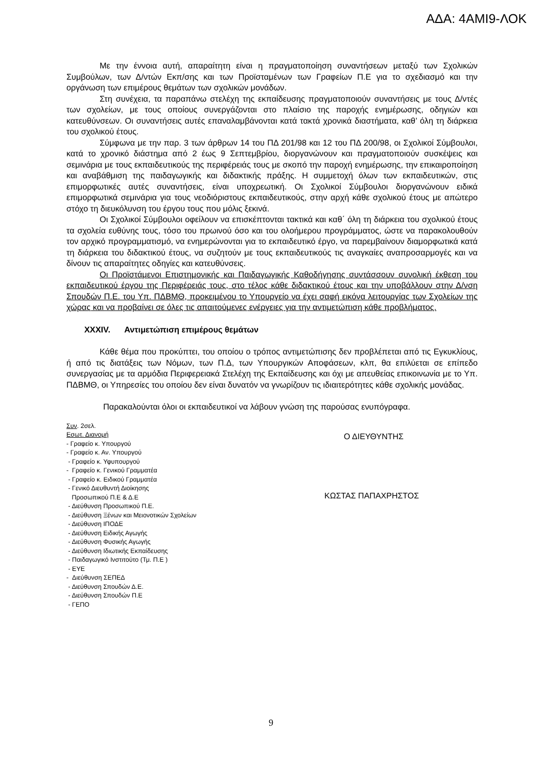ΑΔΑ: 4ΑΜΙ9-ΛΟΚ
Με την έννοια αυτή, απαραίτητη είναι η πραγματοποίηση συναντήσεων μεταξύ των Σχολικών Συμβούλων, των Δ/ντών Εκπ/σης και των Προϊσταμένων των Γραφείων Π.Ε για το σχεδιασμό και την οργάνωση των επιμέρους θεμάτων των σχολικών μονάδων.
Στη συνέχεια, τα παραπάνω στελέχη της εκπαίδευσης πραγματοποιούν συναντήσεις με τους Δ/ντές των σχολείων, με τους οποίους συνεργάζονται στο πλαίσιο της παροχής ενημέρωσης, οδηγιών και κατευθύνσεων. Οι συναντήσεις αυτές επαναλαμβάνονται κατά τακτά χρονικά διαστήματα, καθ’ όλη τη διάρκεια του σχολικού έτους.
Σύμφωνα με την παρ. 3 των άρθρων 14 του ΠΔ 201/98 και 12 του ΠΔ 200/98, οι Σχολικοί Σύμβουλοι, κατά το χρονικό διάστημα από 2 έως 9 Σεπτεμβρίου, διοργανώνουν και πραγματοποιούν συσκέψεις και σεμινάρια με τους εκπαιδευτικούς της περιφέρειάς τους με σκοπό την παροχή ενημέρωσης, την επικαιροποίηση και αναβάθμιση της παιδαγωγικής και διδακτικής πράξης. Η συμμετοχή όλων των εκπαιδευτικών, στις επιμορφωτικές αυτές συναντήσεις, είναι υποχρεωτική. Οι Σχολικοί Σύμβουλοι διοργανώνουν ειδικά επιμορφωτικά σεμινάρια για τους νεοδιόριστους εκπαιδευτικούς, στην αρχή κάθε σχολικού έτους με απώτερο στόχο τη διευκόλυνση του έργου τους που μόλις ξεκινά.
Οι Σχολικοί Σύμβουλοι οφείλουν να επισκέπτονται τακτικά και καθ΄ όλη τη διάρκεια του σχολικού έτους τα σχολεία ευθύνης τους, τόσο του πρωινού όσο και του ολοήμερου προγράμματος, ώστε να παρακολουθούν τον αρχικό προγραμματισμό, να ενημερώνονται για το εκπαιδευτικό έργο, να παρεμβαίνουν διαμορφωτικά κατά τη διάρκεια του διδακτικού έτους, να συζητούν με τους εκπαιδευτικούς τις αναγκαίες αναπροσαρμογές και να δίνουν τις απαραίτητες οδηγίες και κατευθύνσεις.
Οι Προϊστάμενοι Επιστημονικής και Παιδαγωγικής Καθοδήγησης συντάσσουν συνολική έκθεση του εκπαιδευτικού έργου της Περιφέρειάς τους, στο τέλος κάθε διδακτικού έτους και την υποβάλλουν στην Δ/νση Σπουδών Π.Ε. του Υπ. ΠΔΒΜΘ, προκειμένου το Υπουργείο να έχει σαφή εικόνα λειτουργίας των Σχολείων της χώρας και να προβαίνει σε όλες τις απαιτούμενες ενέργειες για την αντιμετώπιση κάθε προβλήματος.
XXXIV. Αντιμετώπιση επιμέρους θεμάτων
Κάθε θέμα που προκύπτει, του οποίου ο τρόπος αντιμετώπισης δεν προβλέπεται από τις Εγκυκλίους, ή από τις διατάξεις των Νόμων, των Π.Δ, των Υπουργικών Αποφάσεων, κλπ, θα επιλύεται σε επίπεδο συνεργασίας με τα αρμόδια Περιφερειακά Στελέχη της Εκπαίδευσης και όχι με απευθείας επικοινωνία με το Υπ. ΠΔΒΜΘ, οι Υπηρεσίες του οποίου δεν είναι δυνατόν να γνωρίζουν τις ιδιαιτερότητες κάθε σχολικής μονάδας.
Παρακαλούνται όλοι οι εκπαιδευτικοί να λάβουν γνώση της παρούσας ενυπόγραφα.
Συν. 2σελ.
Εσωτ. Διανομή
- Γραφείο κ. Υπουργού
- Γραφείο κ. Αν. Υπουργού
- Γραφείο κ. Υφυπουργού
- Γραφείο κ. Γενικού Γραμματέα
- Γραφείο κ. Ειδικού Γραμματέα
- Γενικό Διευθυντή Διοίκησης
Προσωπικού Π.Ε & Δ.Ε
- Διεύθυνση Προσωπικού Π.Ε.
- Διεύθυνση Ξένων και Μειονοτικών Σχολείων
- Διεύθυνση ΙΠΟΔΕ
- Διεύθυνση Ειδικής Αγωγής
- Διεύθυνση Φυσικής Αγωγής
- Διεύθυνση Ιδιωτικής Εκπαίδευσης
- Παιδαγωγικό Ινστιτούτο (Τμ. Π.Ε )
- ΕΥΕ
- Διεύθυνση ΣΕΠΕΔ
- Διεύθυνση Σπουδών Δ.Ε.
- Διεύθυνση Σπουδών Π.Ε
- ΓΕΠΟ
Ο ΔΙΕΥΘΥΝΤΗΣ
ΚΩΣΤΑΣ ΠΑΠΑΧΡΗΣΤΟΣ
9